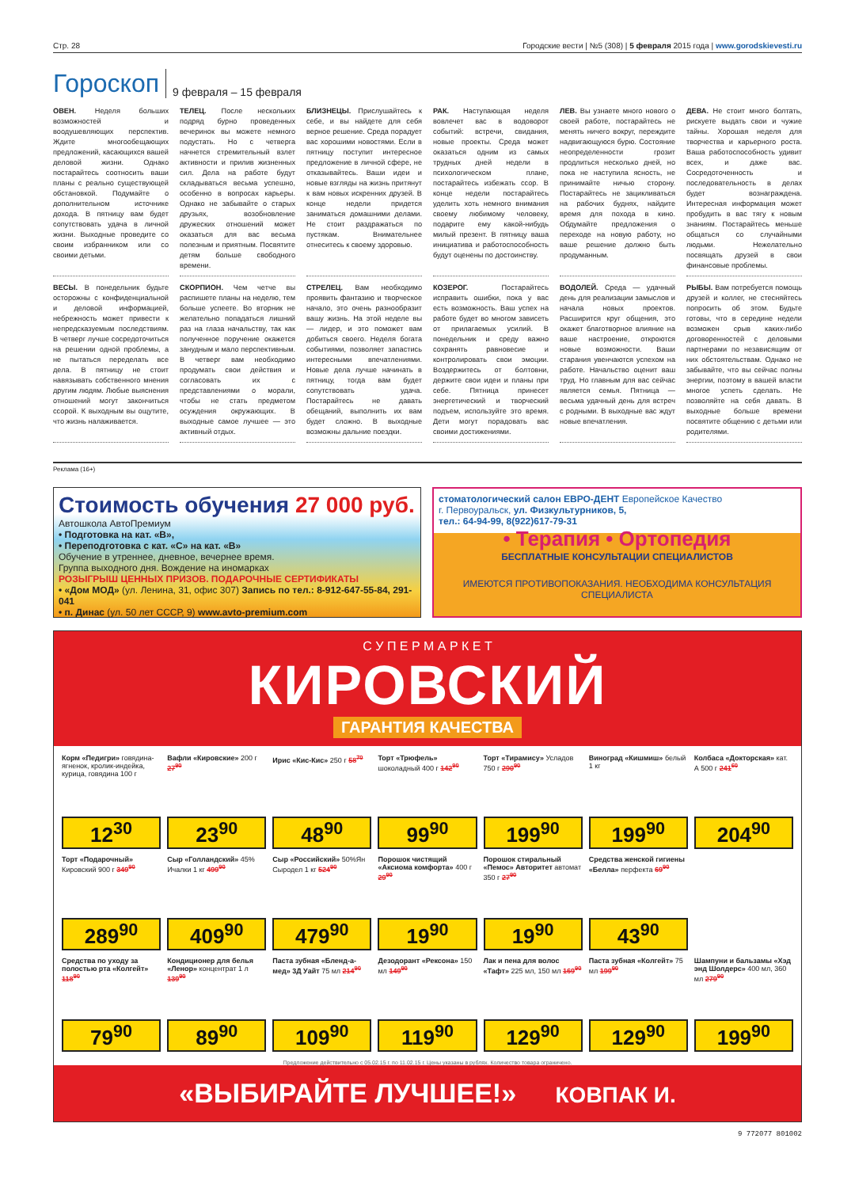Стр. 28 Городские вести | №5 (308) | 5 февраля 2015 года | www.gorodskievesti.ru
Гороскоп
9 февраля – 15 февраля
ОВЕН. Неделя больших возможностей и воодушевляющих перспектив. Ждите многообещающих предложений, касающихся вашей деловой жизни. Однако постарайтесь соотносить ваши планы с реально существующей обстановкой. Подумайте о дополнительном источнике дохода. В пятницу вам будет сопутствовать удача в личной жизни. Выходные проведите со своим избранником или со своими детьми.
ТЕЛЕЦ. После нескольких подряд бурно проведенных вечеринок вы можете немного подустать. Но с четверга начнется стремительный взлет активности и прилив жизненных сил. Дела на работе будут складываться весьма успешно, особенно в вопросах карьеры. Однако не забывайте о старых друзьях, возобновление дружеских отношений может оказаться для вас весьма полезным и приятным. Посвятите детям больше свободного времени.
БЛИЗНЕЦЫ. Прислушайтесь к себе, и вы найдете для себя верное решение. Среда порадует вас хорошими новостями. Если в пятницу поступит интересное предложение в личной сфере, не отказывайтесь. Ваши идеи и новые взгляды на жизнь притянут к вам новых искренних друзей. В конце недели придется заниматься домашними делами. Не стоит раздражаться по пустякам. Внимательнее отнеситесь к своему здоровью.
РАК. Наступающая неделя вовлечет вас в водоворот событий: встречи, свидания, новые проекты. Среда может оказаться одним из самых трудных дней недели в психологическом плане, постарайтесь избежать ссор. В конце недели постарайтесь уделить хоть немного внимания своему любимому человеку, подарите ему какой-нибудь милый презент. В пятницу ваша инициатива и работоспособность будут оценены по достоинству.
ЛЕВ. Вы узнаете много нового о своей работе, постарайтесь не менять ничего вокруг, переждите надвигающуюся бурю. Состояние неопределенности грозит продлиться несколько дней, но пока не наступила ясность, не принимайте ничью сторону. Постарайтесь не зацикливаться на рабочих буднях, найдите время для похода в кино. Обдумайте предложения о переходе на новую работу, но ваше решение должно быть продуманным.
ДЕВА. Не стоит много болтать, рискуете выдать свои и чужие тайны. Хорошая неделя для творчества и карьерного роста. Ваша работоспособность удивит всех, и даже вас. Сосредоточенность и последовательность в делах будет вознаграждена. Интересная информация может пробудить в вас тягу к новым знаниям. Постарайтесь меньше общаться со случайными людьми. Нежелательно посвящать друзей в свои финансовые проблемы.
ВЕСЫ. В понедельник будьте осторожны с конфиденциальной и деловой информацией, небрежность может привести к непредсказуемым последствиям. В четверг лучше сосредоточиться на решении одной проблемы, а не пытаться переделать все дела. В пятницу не стоит навязывать собственного мнения другим людям. Любые выяснения отношений могут закончиться ссорой. К выходным вы ощутите, что жизнь налаживается.
СКОРПИОН. Чем четче вы распишете планы на неделю, тем больше успеете. Во вторник не желательно попадаться лишний раз на глаза начальству, так как полученное поручение окажется занудным и мало перспективным. В четверг вам необходимо продумать свои действия и согласовать их с представлениями о морали, чтобы не стать предметом осуждения окружающих. В выходные самое лучшее — это активный отдых.
СТРЕЛЕЦ. Вам необходимо проявить фантазию и творческое начало, это очень разнообразит вашу жизнь. На этой неделе вы — лидер, и это поможет вам добиться своего. Неделя богата событиями, позволяет запастись интересными впечатлениями. Новые дела лучше начинать в пятницу, тогда вам будет сопутствовать удача. Постарайтесь не давать обещаний, выполнить их вам будет сложно. В выходные возможны дальние поездки.
КОЗЕРОГ. Постарайтесь исправить ошибки, пока у вас есть возможность. Ваш успех на работе будет во многом зависеть от прилагаемых усилий. В понедельник и среду важно сохранять равновесие и контролировать свои эмоции. Воздержитесь от болтовни, держите свои идеи и планы при себе. Пятница принесет энергетический и творческий подъем, используйте это время. Дети могут порадовать вас своими достижениями.
ВОДОЛЕЙ. Среда — удачный день для реализации замыслов и начала новых проектов. Расширится круг общения, это окажет благотворное влияние на ваше настроение, откроются новые возможности. Ваши старания увенчаются успехом на работе. Начальство оценит ваш труд. Но главным для вас сейчас является семья. Пятница — весьма удачный день для встреч с родными. В выходные вас ждут новые впечатления.
РЫБЫ. Вам потребуется помощь друзей и коллег, не стесняйтесь попросить об этом. Будьте готовы, что в середине недели возможен срыв каких-либо договоренностей с деловыми партнерами по независящим от них обстоятельствам. Однако не забывайте, что вы сейчас полны энергии, поэтому в вашей власти многое успеть сделать. Не позволяйте на себя давать. В выходные больше времени посвятите общению с детьми или родителями.
Реклама (16+)
Стоимость обучения 27 000 руб.
Автошкола АвтоПремиум
• Подготовка на кат. «В»,
• Переподготовка с кат. «С» на кат. «В»
Обучение в утреннее, дневное, вечернее время.
Группа выходного дня. Вождение на иномарках
РОЗЫГРЫШ ЦЕННЫХ ПРИЗОВ. ПОДАРОЧНЫЕ СЕРТИФИКАТЫ
• «Дом МОД» (ул. Ленина, 31, офис 307) Запись по тел.: 8-912-647-55-84, 291-041
• п. Динас (ул. 50 лет СССР, 9) www.avto-premium.com
стоматологический салон ЕВРО-ДЕНТ Европейское Качество
г. Первоуральск, ул. Физкультурников, 5,
тел.: 64-94-99, 8(922)617-79-31
• Терапия • Ортопедия
БЕСПЛАТНЫЕ КОНСУЛЬТАЦИИ СПЕЦИАЛИСТОВ
ИМЕЮТСЯ ПРОТИВОПОКАЗАНИЯ. НЕОБХОДИМА КОНСУЛЬТАЦИЯ СПЕЦИАЛИСТА
С У П Е Р М А Р К Е Т
КИРОВСКИЙ
ГАРАНТИЯ КАЧЕСТВА
Корм «Педигри» говядина-ягненок, кролик-индейка, курица, говядина 100 г
12<sup>30</sup>
Вафли «Кировские» 200 г 27<sup>90</sup>
23<sup>90</sup>
Ирис «Кис-Кис» 250 г 58<sup>70</sup>
48<sup>90</sup>
Торт «Трюфель» шоколадный 400 г 142<sup>90</sup>
99<sup>90</sup>
Торт «Тирамису» Усладов 750 г 290<sup>90</sup>
199<sup>90</sup>
Виноград «Кишмиш» белый 1 кг
199<sup>90</sup>
Колбаса «Докторская» кат. А 500 г 241<sup>60</sup>
204<sup>90</sup>
Торт «Подарочный» Кировский 900 г 349<sup>90</sup>
289<sup>90</sup>
Сыр «Голландский» 45% Ичалки 1 кг 499<sup>90</sup>
409<sup>90</sup>
Сыр «Российский» 50%Ян Сыродел 1 кг 524<sup>90</sup>
479<sup>90</sup>
Порошок чистящий «Аксиома комфорта» 400 г 29<sup>90</sup>
19<sup>90</sup>
Порошок стиральный «Пемос» Авторитет автомат 350 г 27<sup>90</sup>
19<sup>90</sup>
Средства женской гигиены «Белла» перфекта 69<sup>90</sup>
43<sup>90</sup>
Средства по уходу за полостью рта «Колгейт» 118<sup>90</sup>
79<sup>90</sup>
Кондиционер для белья «Ленор» концентрат 1 л 139<sup>90</sup>
89<sup>90</sup>
Паста зубная «Бленд-а-мед» 3Д Уайт 75 мл 214<sup>90</sup>
109<sup>90</sup>
Дезодорант «Рексона» 150 мл 149<sup>90</sup>
119<sup>90</sup>
Лак и пена для волос «Тафт» 225 мл, 150 мл 169<sup>90</sup>
129<sup>90</sup>
Паста зубная «Колгейт» 75 мл 199<sup>90</sup>
129<sup>90</sup>
Шампуни и бальзамы «Хэд энд Шолдерс» 400 мл, 360 мл 279<sup>90</sup>
199<sup>90</sup>
Предложение действительно с 05.02.15 г. по 11.02.15 г. Цены указаны в рублях. Количество товара ограничено.
«ВЫБИРАЙТЕ ЛУЧШЕЕ!» КОВПАК И.
9 772077 801002